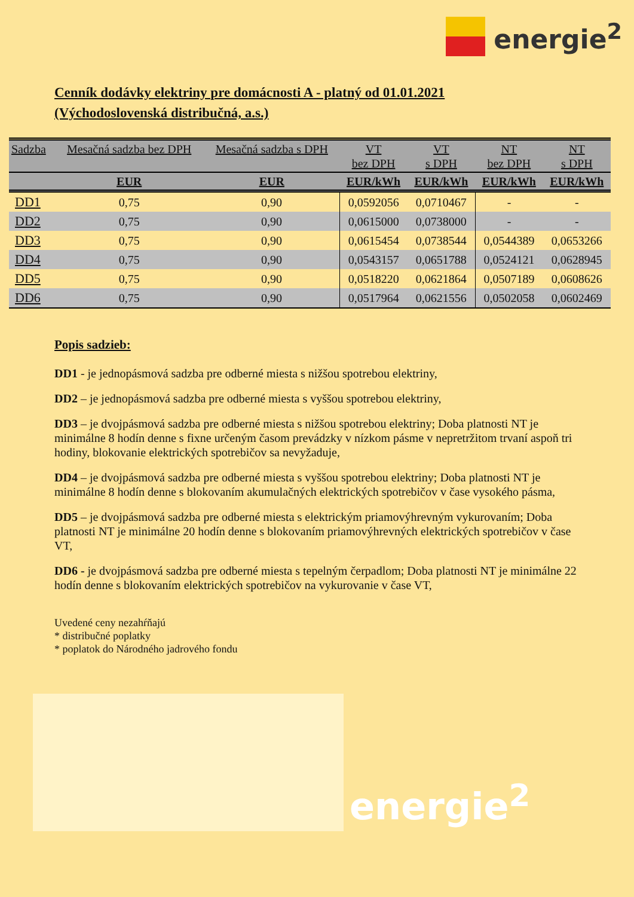energie<sup>2</sup>
Cenník dodávky elektriny pre domácnosti A - platný od 01.01.2021
(Východoslovenská distribučná, a.s.)
| Sadzba | Mesačná sadzba bez DPH | Mesačná sadzba s DPH | VT bez DPH | VT s DPH | NT bez DPH | NT s DPH |
| --- | --- | --- | --- | --- | --- | --- |
| | EUR | EUR | EUR/kWh | EUR/kWh | EUR/kWh | EUR/kWh |
| DD1 | 0,75 | 0,90 | 0,0592056 | 0,0710467 | - | - |
| DD2 | 0,75 | 0,90 | 0,0615000 | 0,0738000 | - | - |
| DD3 | 0,75 | 0,90 | 0,0615454 | 0,0738544 | 0,0544389 | 0,0653266 |
| DD4 | 0,75 | 0,90 | 0,0543157 | 0,0651788 | 0,0524121 | 0,0628945 |
| DD5 | 0,75 | 0,90 | 0,0518220 | 0,0621864 | 0,0507189 | 0,0608626 |
| DD6 | 0,75 | 0,90 | 0,0517964 | 0,0621556 | 0,0502058 | 0,0602469 |
Popis sadzieb:
DD1 - je jednopásmová sadzba pre odberné miesta s nižšou spotrebou elektriny,
DD2 – je jednopásmová sadzba pre odberné miesta s vyššou spotrebou elektriny,
DD3 – je dvojpásmová sadzba pre odberné miesta s nižšou spotrebou elektriny; Doba platnosti NT je minimálne 8 hodín denne s fixne určeným časom prevádzky v nízkom pásme v nepretržitom trvaní aspoň tri hodiny, blokovanie elektrických spotrebičov sa nevyžaduje,
DD4 – je dvojpásmová sadzba pre odberné miesta s vyššou spotrebou elektriny; Doba platnosti NT je minimálne 8 hodín denne s blokovaním akumulačných elektrických spotrebičov v čase vysokého pásma,
DD5 – je dvojpásmová sadzba pre odberné miesta s elektrickým priamovýhrevným vykurovaním; Doba platnosti NT je minimálne 20 hodín denne s blokovaním priamovýhrevných elektrických spotrebičov v čase VT,
DD6 - je dvojpásmová sadzba pre odberné miesta s tepelným čerpadlom; Doba platnosti NT je minimálne 22 hodín denne s blokovaním elektrických spotrebičov na vykurovanie v čase VT,
Uvedené ceny nezahŕňajú
* distribučné poplatky
* poplatok do Národného jadrového fondu
energie<sup>2</sup>